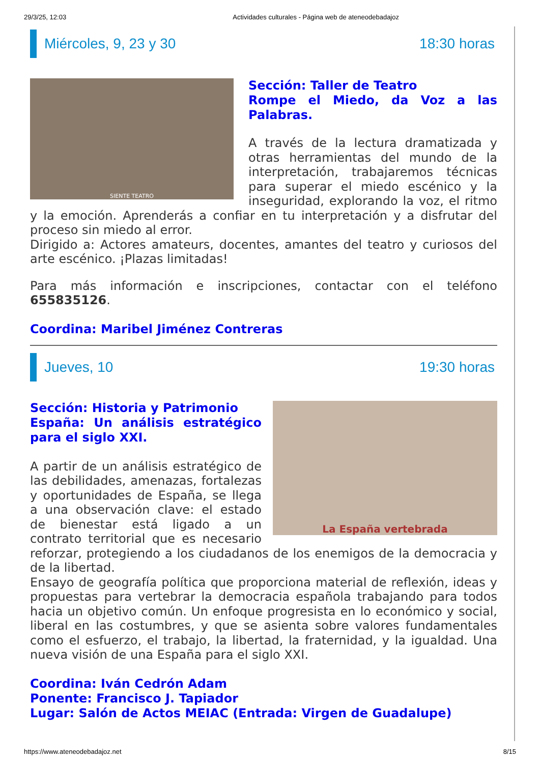29/3/25, 12:03 Actividades culturales - Página web de ateneodebadajoz
Miércoles, 9, 23 y 30 18:30 horas
SIENTE TEATRO
Sección: Taller de Teatro
Rompe el Miedo, da Voz a las Palabras.
A través de la lectura dramatizada y otras herramientas del mundo de la interpretación, trabajaremos técnicas para superar el miedo escénico y la inseguridad, explorando la voz, el ritmo y la emoción. Aprenderás a confiar en tu interpretación y a disfrutar del proceso sin miedo al error.
Dirigido a: Actores amateurs, docentes, amantes del teatro y curiosos del arte escénico. ¡Plazas limitadas!
Para más información e inscripciones, contactar con el teléfono 655835126.
Coordina: Maribel Jiménez Contreras
Jueves, 10 19:30 horas
La España vertebrada
Sección: Historia y Patrimonio
España: Un análisis estratégico para el siglo XXI.
A partir de un análisis estratégico de las debilidades, amenazas, fortalezas y oportunidades de España, se llega a una observación clave: el estado de bienestar está ligado a un contrato territorial que es necesario reforzar, protegiendo a los ciudadanos de los enemigos de la democracia y de la libertad.
Ensayo de geografía política que proporciona material de reflexión, ideas y propuestas para vertebrar la democracia española trabajando para todos hacia un objetivo común. Un enfoque progresista en lo económico y social, liberal en las costumbres, y que se asienta sobre valores fundamentales como el esfuerzo, el trabajo, la libertad, la fraternidad, y la igualdad. Una nueva visión de una España para el siglo XXI.
Coordina: Iván Cedrón Adam
Ponente: Francisco J. Tapiador
Lugar: Salón de Actos MEIAC (Entrada: Virgen de Guadalupe)
https://www.ateneodebadajoz.net 8/15